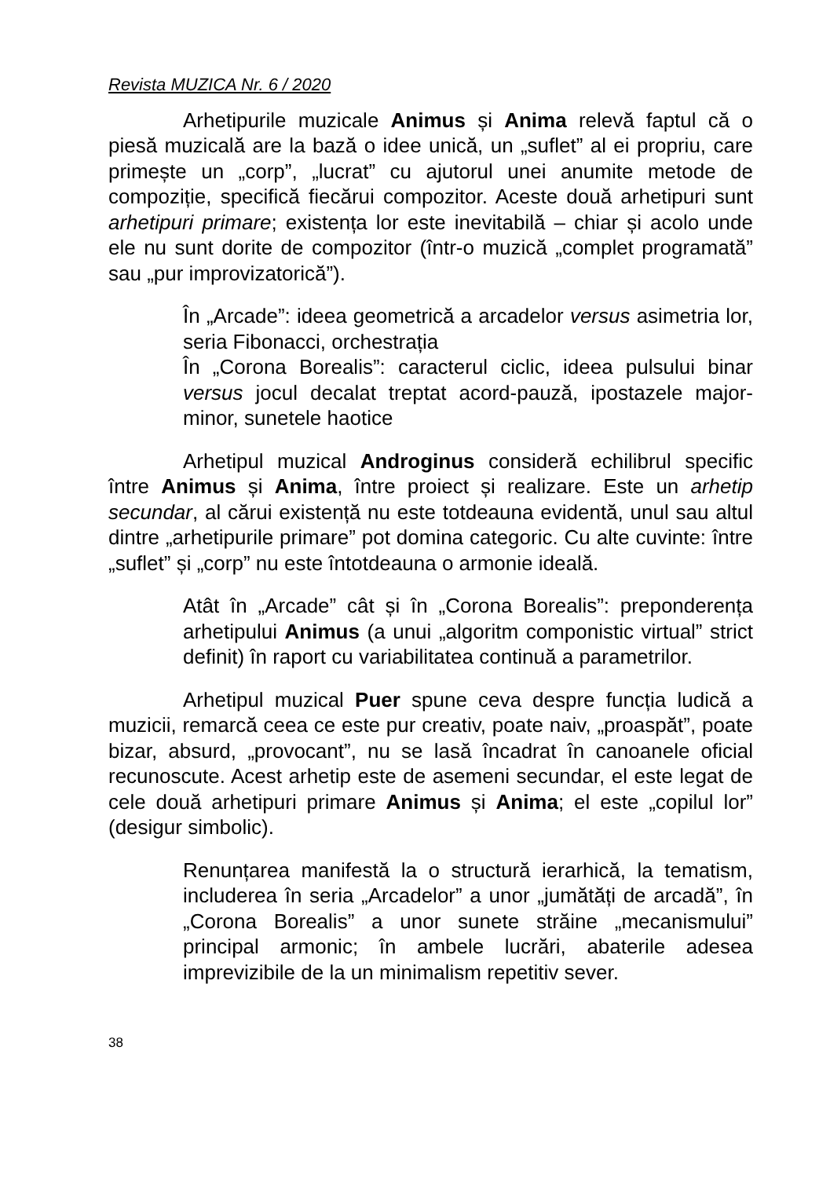Revista MUZICA Nr. 6 / 2020
Arhetipurile muzicale Animus și Anima relevă faptul că o piesă muzicală are la bază o idee unică, un „suflet” al ei propriu, care primește un „corp”, „lucrat” cu ajutorul unei anumite metode de compoziție, specifică fiecărui compozitor. Aceste două arhetipuri sunt arhetipuri primare; existența lor este inevitabilă – chiar și acolo unde ele nu sunt dorite de compozitor (într-o muzică „complet programată” sau „pur improvizatorică”).
În „Arcade”: ideea geometrică a arcadelor versus asimetria lor, seria Fibonacci, orchestrația
În „Corona Borealis”: caracterul ciclic, ideea pulsului binar versus jocul decalat treptat acord-pauză, ipostazele major-minor, sunetele haotice
Arhetipul muzical Androginus consideră echilibrul specific între Animus și Anima, între proiect și realizare. Este un arhetip secundar, al cărui existență nu este totdeauna evidentă, unul sau altul dintre „arhetipurile primare” pot domina categoric. Cu alte cuvinte: între „suflet” și „corp” nu este întotdeauna o armonie ideală.
Atât în „Arcade” cât și în „Corona Borealis”: preponderența arhetipului Animus (a unui „algoritm componistic virtual” strict definit) în raport cu variabilitatea continuă a parametrilor.
Arhetipul muzical Puer spune ceva despre funcția ludică a muzicii, remarcă ceea ce este pur creativ, poate naiv, „proaspăt”, poate bizar, absurd, „provocant”, nu se lasă încadrat în canoanele oficial recunoscute. Acest arhetip este de asemeni secundar, el este legat de cele două arhetipuri primare Animus și Anima; el este „copilul lor” (desigur simbolic).
Renunțarea manifestă la o structură ierarhică, la tematism, includerea în seria „Arcadelor” a unor „jumătăți de arcadă”, în „Corona Borealis” a unor sunete străine „mecanismului” principal armonic; în ambele lucrări, abaterile adesea imprevizibile de la un minimalism repetitiv sever.
38